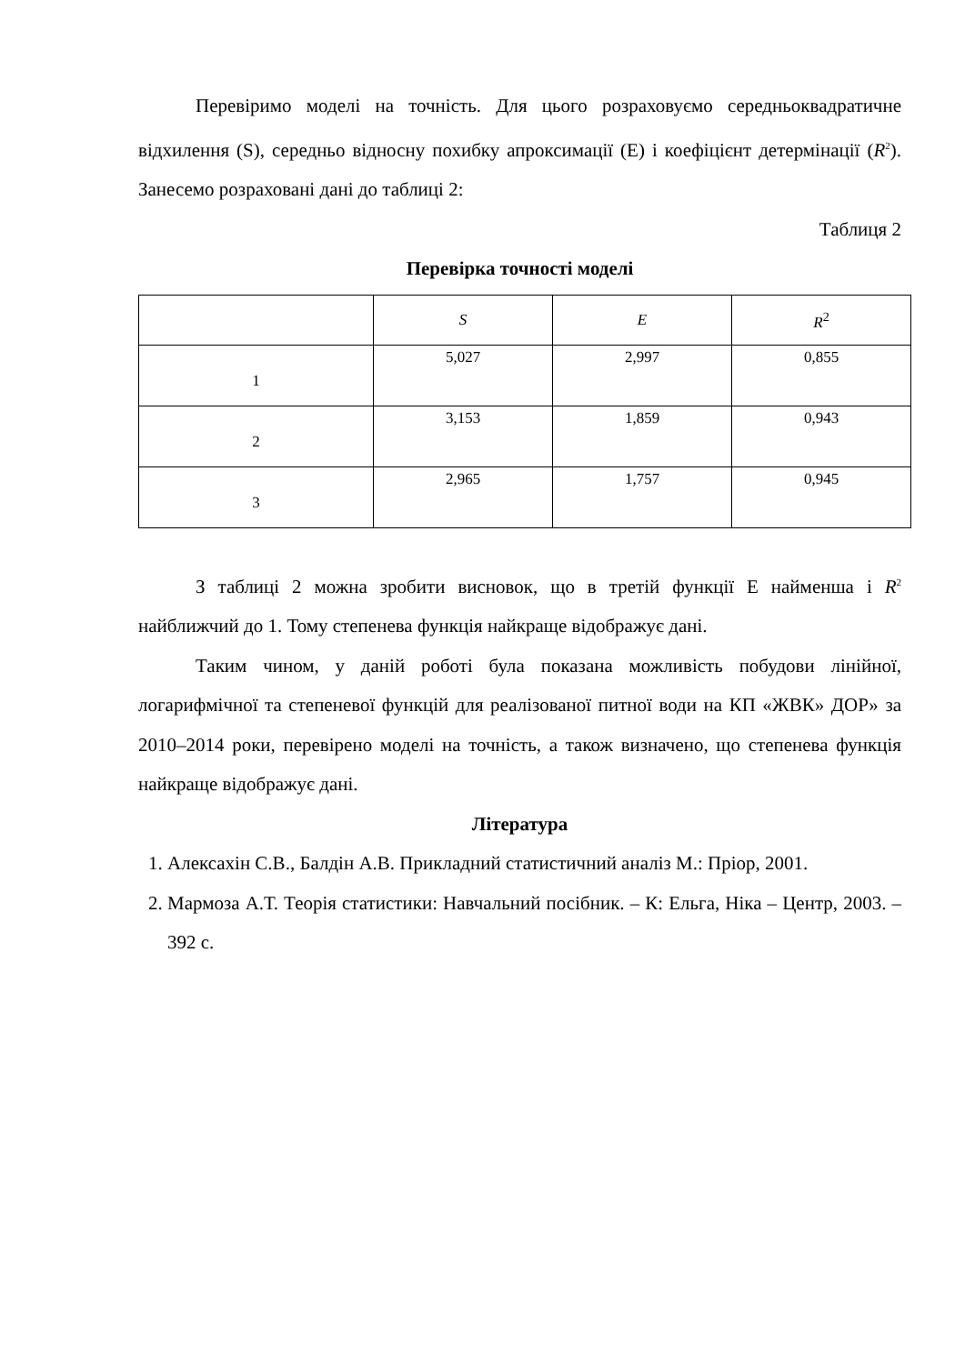Перевіримо моделі на точність. Для цього розраховуємо середньоквадратичне відхилення (S), середньо відносну похибку апроксимації (E) і коефіцієнт детермінації (R<sup>2</sup>). Занесемо розраховані дані до таблиці 2:
Таблиця 2
Перевірка точності моделі
| | S | E | R<sup>2</sup> |
| 1 | 5,027 | 2,997 | 0,855 |
| 2 | 3,153 | 1,859 | 0,943 |
| 3 | 2,965 | 1,757 | 0,945 |
З таблиці 2 можна зробити висновок, що в третій функції Е найменша і R<sup>2</sup> найближчий до 1. Тому степенева функція найкраще відображує дані.
Таким чином, у даній роботі була показана можливість побудови лінійної, логарифмічної та степеневої функцій для реалізованої питної води на КП «ЖВК» ДОР» за 2010–2014 роки, перевірено моделі на точність, а також визначено, що степенева функція найкраще відображує дані.
Література
1. Алексахін С.В., Балдін А.В. Прикладний статистичний аналіз М.: Пріор, 2001.
2. Мармоза А.Т. Теорія статистики: Навчальний посібник. – К: Ельга, Ніка – Центр, 2003. – 392 с.